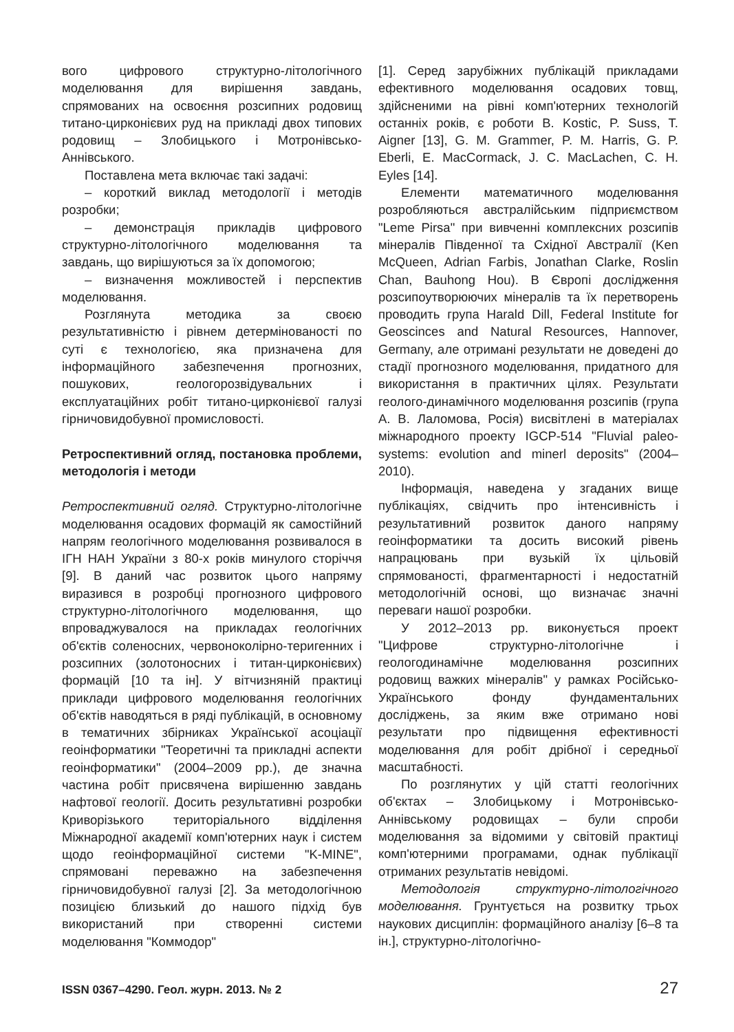вого цифрового структурно-літологічного моделювання для вирішення завдань, спрямованих на освоєння розсипних родовищ титано-цирконієвих руд на прикладі двох типових родовищ – Злобицького і Мотронівсько-Аннівського.
Поставлена мета включає такі задачі:
– короткий виклад методології і методів розробки;
– демонстрація прикладів цифрового структурно-літологічного моделювання та завдань, що вирішуються за їх допомогою;
– визначення можливостей і перспектив моделювання.
Розглянута методика за своєю результативністю і рівнем детермінованості по суті є технологією, яка призначена для інформаційного забезпечення прогнозних, пошукових, геологорозвідувальних і експлуатаційних робіт титано-цирконієвої галузі гірничовидобувної промисловості.
Ретроспективний огляд, постановка проблеми, методологія і методи
Ретроспективний огляд. Структурно-літологічне моделювання осадових формацій як самостійний напрям геологічного моделювання розвивалося в ІГН НАН України з 80-х років минулого сторіччя [9]. В даний час розвиток цього напряму виразився в розробці прогнозного цифрового структурно-літологічного моделювання, що впроваджувалося на прикладах геологічних об'єктів соленосних, червоноколірно-теригенних і розсипних (золотоносних і титан-цирконієвих) формацій [10 та ін]. У вітчизняній практиці приклади цифрового моделювання геологічних об'єктів наводяться в ряді публікацій, в основному в тематичних збірниках Української асоціації геоінформатики "Теоретичні та прикладні аспекти геоінформатики" (2004–2009 рр.), де значна частина робіт присвячена вирішенню завдань нафтової геології. Досить результативні розробки Криворізького територіального відділення Міжнародної академії комп'ютерних наук і систем щодо геоінформаційної системи "K-MINE", спрямовані переважно на забезпечення гірничовидобувної галузі [2]. За методологічною позицією близький до нашого підхід був використаний при створенні системи моделювання "Коммодор"
[1]. Серед зарубіжних публікацій прикладами ефективного моделювання осадових товщ, здійсненими на рівні комп'ютерних технологій останніх років, є роботи B. Kostic, P. Suss, T. Aigner [13], G. M. Grammer, P. M. Harris, G. P. Eberli, E. MacCormack, J. C. MacLachen, C. H. Eyles [14].
Елементи математичного моделювання розробляються австралійським підприємством "Leme Pirsa" при вивченні комплексних розсипів мінералів Південної та Східної Австралії (Ken McQueen, Adrian Farbis, Jonathan Clarke, Roslin Chan, Bauhong Hou). В Європі дослідження розсипоутворюючих мінералів та їх перетворень проводить група Harald Dill, Federal Institute for Geoscinces and Natural Resources, Hannover, Germany, але отримані результати не доведені до стадії прогнозного моделювання, придатного для використання в практичних цілях. Результати геолого-динамічного моделювання розсипів (група А. В. Лаломова, Росія) висвітлені в матеріалах міжнародного проекту IGCP-514 "Fluvial paleo-systems: evolution and minerl deposits" (2004–2010).
Інформація, наведена у згаданих вище публікаціях, свідчить про інтенсивність і результативний розвиток даного напряму геоінформатики та досить високий рівень напрацювань при вузькій їх цільовій спрямованості, фрагментарності і недостатній методологічній основі, що визначає значні переваги нашої розробки.
У 2012–2013 рр. виконується проект "Цифрове структурно-літологічне і геологодинамічне моделювання розсипних родовищ важких мінералів" у рамках Російсько-Українського фонду фундаментальних досліджень, за яким вже отримано нові результати про підвищення ефективності моделювання для робіт дрібної і середньої масштабності.
По розглянутих у цій статті геологічних об'єктах – Злобицькому і Мотронівсько-Аннівському родовищах – були спроби моделювання за відомими у світовій практиці комп'ютерними програмами, однак публікації отриманих результатів невідомі.
Методологія структурно-літологічного моделювання. Грунтується на розвитку трьох наукових дисциплін: формаційного аналізу [6–8 та ін.], структурно-літологічно-
ISSN 0367–4290. Геол. журн. 2013. № 2 27